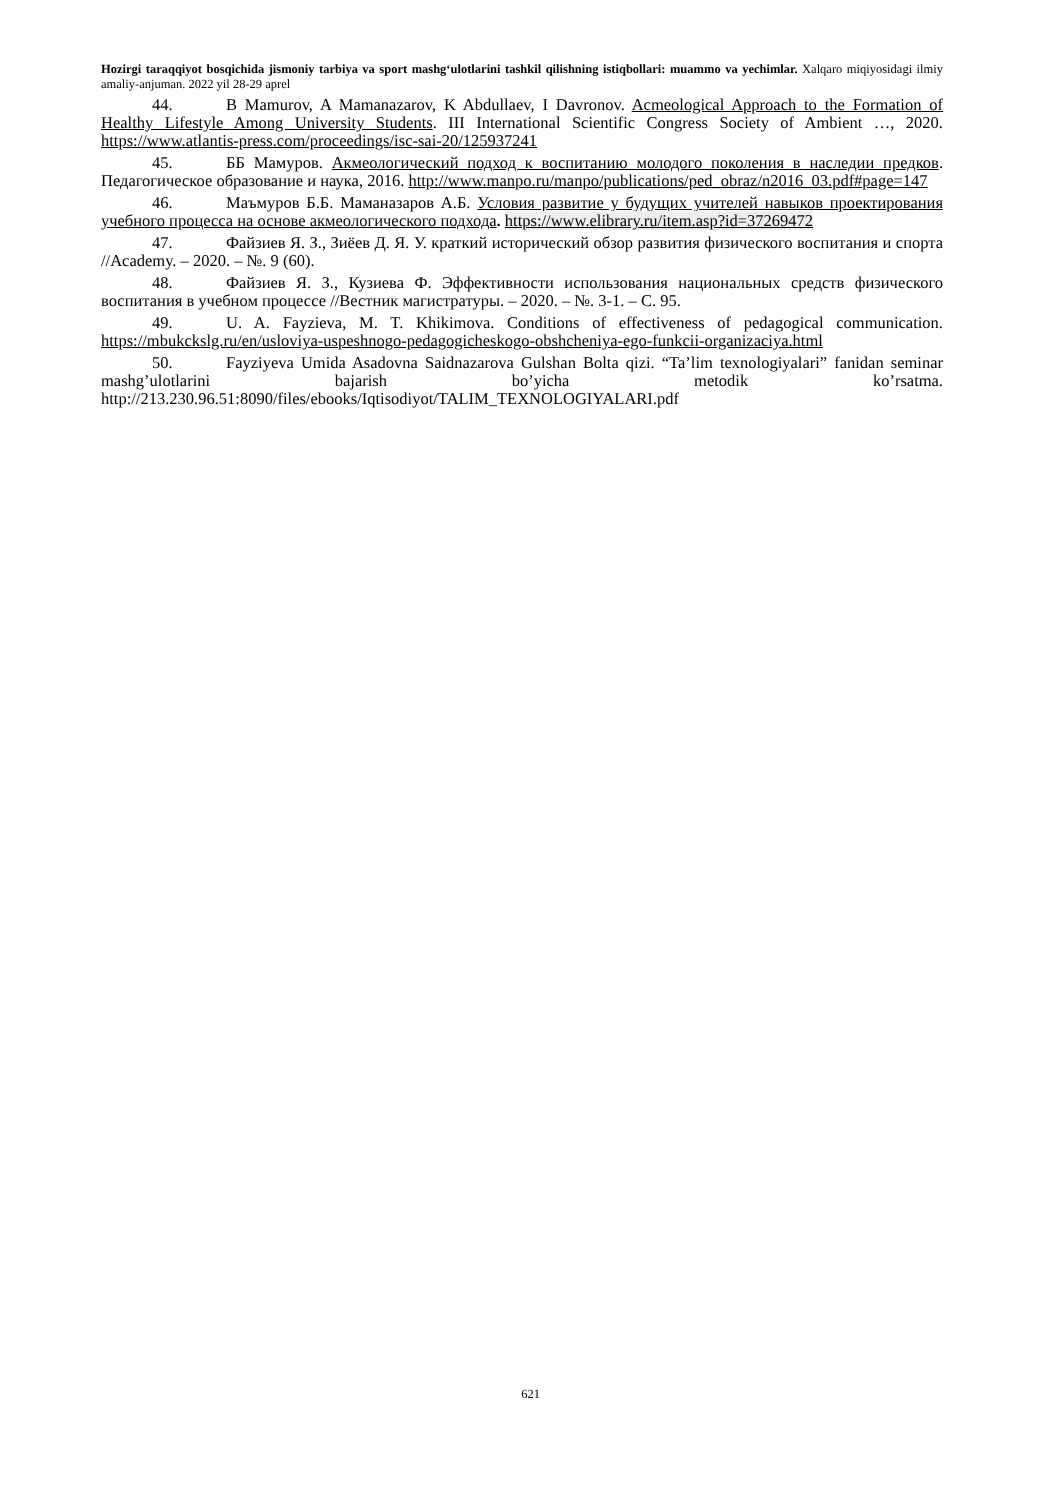Hozirgi taraqqiyot bosqichida jismoniy tarbiya va sport mashg‘ulotlarini tashkil qilishning istiqbollari: muammo va yechimlar. Xalqaro miqiyosidagi ilmiy amaliy-anjuman. 2022 yil 28-29 aprel
44. B Mamurov, A Mamanazarov, K Abdullaev, I Davronov. Acmeological Approach to the Formation of Healthy Lifestyle Among University Students. III International Scientific Congress Society of Ambient …, 2020. https://www.atlantis-press.com/proceedings/isc-sai-20/125937241
45. ББ Мамуров. Акмеологический подход к воспитанию молодого поколения в наследии предков. Педагогическое образование и наука, 2016. http://www.manpo.ru/manpo/publications/ped_obraz/n2016_03.pdf#page=147
46. Маъмуров Б.Б. Маманазаров А.Б. Условия развитие у будущих учителей навыков проектирования учебного процесса на основе акмеологического подхода. https://www.elibrary.ru/item.asp?id=37269472
47. Файзиев Я. З., Зиёев Д. Я. У. краткий исторический обзор развития физического воспитания и спорта //Academy. – 2020. – №. 9 (60).
48. Файзиев Я. З., Кузиева Ф. Эффективности использования национальных средств физического воспитания в учебном процессе //Вестник магистратуры. – 2020. – №. 3-1. – С. 95.
49. U. A. Fayzieva, M. T. Khikimova. Conditions of effectiveness of pedagogical communication. https://mbukckslg.ru/en/usloviya-uspeshnogo-pedagogicheskogo-obshcheniya-ego-funkcii-organizaciya.html
50. Fayziyeva Umida Asadovna Saidnazarova Gulshan Bolta qizi. “Ta’lim texnologiyalari” fanidan seminar mashg’ulotlarini bajarish bo’yicha metodik ko’rsatma. http://213.230.96.51:8090/files/ebooks/Iqtisodiyot/TALIM_TEXNOLOGIYALARI.pdf
621